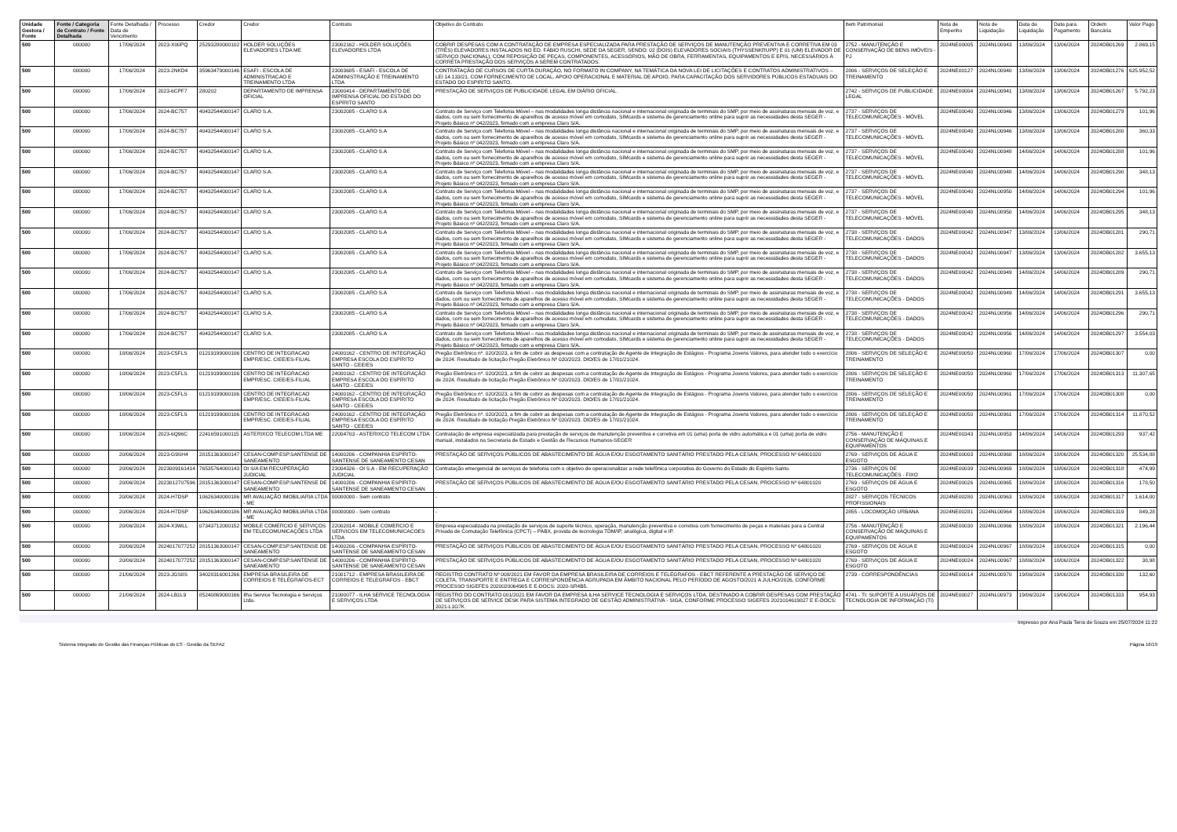| Unidade Gestora / Fonte | Fonte / Categoria de Contrato / Fonte Detalhada | Fonte Detalhada / Data de Vencimento | Processo | Credor | Credor | Contrato | Objetivo do Contrato | Item Patrimonial | Nota de Empenho | Nota de Liquidação | Data da Liquidação | Data para Pagamento | Ordem Bancária | Valor Pago |
| --- | --- | --- | --- | --- | --- | --- | --- | --- | --- | --- | --- | --- | --- | --- |
| 500 | 000000 | 17/06/2024 | 2023-X00PQ | 25293280000102 | HOLDER SOLUÇÕES ELEVADORES LTDA ME | 23002162 - HOLDER SOLUÇÕES ELEVADORES LTDA | COBRIR DESPESAS COM A CONTRATAÇÃO DE EMPRESA ESPECIALIZADA PARA PRESTAÇÃO DE SERVIÇOS DE MANUTENÇÃO PREVENTIVA E CORRETIVA EM 03 (TRÊS) ELEVADORES INSTALADOS NO ED. FÁBIO RUSCHI, SEDE DA SEGER, SENDO: 02 (DOIS) ELEVADORES SOCIAIS (THYSSENKRUPP) E 01 (UM) ELEVADOR DE SERVIÇO (NACIONAL), COM REPOSIÇÃO DE PEÇAS, COMPONENTES, ACESSÓRIOS, MÃO DE OBRA, FERRAMENTAS, EQUIPAMENTOS E EPIS, NECESSÁRIOS À CORRETA PRESTAÇÃO DOS SERVIÇOS A SEREM CONTRATADOS. | 2752 - MANUTENÇÃO E CONSERVAÇÃO DE BENS IMÓVEIS - PJ | 2024NE00005 | 2024NL00943 | 13/06/2024 | 13/06/2024 | 2024OB01269 | 2.869,15 |
| 500 | 000000 | 17/06/2024 | 2023-2NKD4 | 35963479000146 | ESAFI - ESCOLA DE ADMINISTRACAO E TREINAMENTO LTDA | 23003685 - ESAFI - ESCOLA DE ADMINISTRAÇÃO E TREINAMENTO LTDA | CONTRATAÇÃO DE CURSOS DE CURTA DURAÇÃO, NO FORMATO IN COMPANY, NA TEMÁTICA DA NOVA LEI DE LICITAÇÕES E CONTRATOS ADMINISTRATIVOS – LEI 14.133/21, COM FORNECIMENTO DE LOCAL, APOIO OPERACIONAL E MATERIAL DE APOIO, PARA CAPACITAÇÃO DOS SERVIDORES PÚBLICOS ESTADUAIS DO ESTADO DO ESPIRITO SANTO. | 2806 - SERVIÇOS DE SELEÇÃO E TREINAMENTO | 2024NE00127 | 2024NL00940 | 13/06/2024 | 13/06/2024 | 2024OB01276 | 625.952,52 |
| 500 | 000000 | 17/06/2024 | 2023-6CPF7 | 280202 | DEPARTAMENTO DE IMPRENSA OFICIAL | 23000414 - DEPARTAMENTO DE IMPRENSA OFICIAL DO ESTADO DO ESPÍRITO SANTO | PRESTAÇÃO DE SERVIÇOS DE PUBLICIDADE LEGAL EM DIÁRIO OFICIAL. | 2742 - SERVIÇOS DE PUBLICIDADE LEGAL | 2024NE00004 | 2024NL00941 | 13/06/2024 | 13/06/2024 | 2024OB01267 | 5.792,23 |
| 500 | 000000 | 17/06/2024 | 2024-BC757 | 40432544000147 | CLARO S.A. | 23002085 - CLARO S.A | Contrato de Serviço com Telefonia Móvel – nas modalidades longa distância nacional e internacional originada de terminais do SMP, por meio de assinaturas mensais de voz, e dados, com ou sem fornecimento de aparelhos de acesso móvel em comodato, SIMcards e sistema de gerenciamento online para suprir as necessidades desta SEGER - Projeto Básico nº 042/2023, firmado com a empresa Claro S/A. | 2737 - SERVIÇOS DE TELECOMUNICAÇÕES - MÓVEL | 2024NE00040 | 2024NL00946 | 13/06/2024 | 13/06/2024 | 2024OB01279 | 101,96 |
| 500 | 000000 | 17/06/2024 | 2024-BC757 | 40432544000147 | CLARO S.A. | 23002085 - CLARO S.A | Contrato de Serviço com Telefonia Móvel – nas modalidades longa distância nacional e internacional originada de terminais do SMP, por meio de assinaturas mensais de voz, e dados, com ou sem fornecimento de aparelhos de acesso móvel em comodato, SIMcards e sistema de gerenciamento online para suprir as necessidades desta SEGER - Projeto Básico nº 042/2023, firmado com a empresa Claro S/A. | 2737 - SERVIÇOS DE TELECOMUNICAÇÕES - MÓVEL | 2024NE00040 | 2024NL00946 | 13/06/2024 | 13/06/2024 | 2024OB01280 | 360,33 |
| 500 | 000000 | 17/06/2024 | 2024-BC757 | 40432544000147 | CLARO S.A. | 23002085 - CLARO S.A | Contrato de Serviço com Telefonia Móvel – nas modalidades longa distância nacional e internacional originada de terminais do SMP, por meio de assinaturas mensais de voz, e dados, com ou sem fornecimento de aparelhos de acesso móvel em comodato, SIMcards e sistema de gerenciamento online para suprir as necessidades desta SEGER - Projeto Básico nº 042/2023, firmado com a empresa Claro S/A. | 2737 - SERVIÇOS DE TELECOMUNICAÇÕES - MÓVEL | 2024NE00040 | 2024NL00948 | 14/06/2024 | 14/06/2024 | 2024OB01288 | 101,96 |
| 500 | 000000 | 17/06/2024 | 2024-BC757 | 40432544000147 | CLARO S.A. | 23002085 - CLARO S.A | Contrato de Serviço com Telefonia Móvel – nas modalidades longa distância nacional e internacional originada de terminais do SMP, por meio de assinaturas mensais de voz, e dados, com ou sem fornecimento de aparelhos de acesso móvel em comodato, SIMcards e sistema de gerenciamento online para suprir as necessidades desta SEGER - Projeto Básico nº 042/2023, firmado com a empresa Claro S/A. | 2737 - SERVIÇOS DE TELECOMUNICAÇÕES - MÓVEL | 2024NE00040 | 2024NL00948 | 14/06/2024 | 14/06/2024 | 2024OB01290 | 348,13 |
| 500 | 000000 | 17/06/2024 | 2024-BC757 | 40432544000147 | CLARO S.A. | 23002085 - CLARO S.A | Contrato de Serviço com Telefonia Móvel – nas modalidades longa distância nacional e internacional originada de terminais do SMP, por meio de assinaturas mensais de voz, e dados, com ou sem fornecimento de aparelhos de acesso móvel em comodato, SIMcards e sistema de gerenciamento online para suprir as necessidades desta SEGER - Projeto Básico nº 042/2023, firmado com a empresa Claro S/A. | 2737 - SERVIÇOS DE TELECOMUNICAÇÕES - MÓVEL | 2024NE00040 | 2024NL00950 | 14/06/2024 | 14/06/2024 | 2024OB01294 | 101,96 |
| 500 | 000000 | 17/06/2024 | 2024-BC757 | 40432544000147 | CLARO S.A. | 23002085 - CLARO S.A | Contrato de Serviço com Telefonia Móvel – nas modalidades longa distância nacional e internacional originada de terminais do SMP, por meio de assinaturas mensais de voz, e dados, com ou sem fornecimento de aparelhos de acesso móvel em comodato, SIMcards e sistema de gerenciamento online para suprir as necessidades desta SEGER - Projeto Básico nº 042/2023, firmado com a empresa Claro S/A. | 2737 - SERVIÇOS DE TELECOMUNICAÇÕES - MÓVEL | 2024NE00040 | 2024NL00950 | 14/06/2024 | 14/06/2024 | 2024OB01295 | 348,13 |
| 500 | 000000 | 17/06/2024 | 2024-BC757 | 40432544000147 | CLARO S.A. | 23002085 - CLARO S.A | Contrato de Serviço com Telefonia Móvel – nas modalidades longa distância nacional e internacional originada de terminais do SMP, por meio de assinaturas mensais de voz, e dados, com ou sem fornecimento de aparelhos de acesso móvel em comodato, SIMcards e sistema de gerenciamento online para suprir as necessidades desta SEGER - Projeto Básico nº 042/2023, firmado com a empresa Claro S/A. | 2738 - SERVIÇOS DE TELECOMUNICAÇÕES - DADOS | 2024NE00042 | 2024NL00947 | 13/06/2024 | 13/06/2024 | 2024OB01281 | 290,71 |
| 500 | 000000 | 17/06/2024 | 2024-BC757 | 40432544000147 | CLARO S.A. | 23002085 - CLARO S.A | Contrato de Serviço com Telefonia Móvel – nas modalidades longa distância nacional e internacional originada de terminais do SMP, por meio de assinaturas mensais de voz, e dados, com ou sem fornecimento de aparelhos de acesso móvel em comodato, SIMcards e sistema de gerenciamento online para suprir as necessidades desta SEGER - Projeto Básico nº 042/2023, firmado com a empresa Claro S/A. | 2738 - SERVIÇOS DE TELECOMUNICAÇÕES - DADOS | 2024NE00042 | 2024NL00947 | 13/06/2024 | 13/06/2024 | 2024OB01282 | 3.655,13 |
| 500 | 000000 | 17/06/2024 | 2024-BC757 | 40432544000147 | CLARO S.A. | 23002085 - CLARO S.A | Contrato de Serviço com Telefonia Móvel – nas modalidades longa distância nacional e internacional originada de terminais do SMP, por meio de assinaturas mensais de voz, e dados, com ou sem fornecimento de aparelhos de acesso móvel em comodato, SIMcards e sistema de gerenciamento online para suprir as necessidades desta SEGER - Projeto Básico nº 042/2023, firmado com a empresa Claro S/A. | 2738 - SERVIÇOS DE TELECOMUNICAÇÕES - DADOS | 2024NE00042 | 2024NL00949 | 14/06/2024 | 14/06/2024 | 2024OB01289 | 290,71 |
| 500 | 000000 | 17/06/2024 | 2024-BC757 | 40432544000147 | CLARO S.A. | 23002085 - CLARO S.A | Contrato de Serviço com Telefonia Móvel – nas modalidades longa distância nacional e internacional originada de terminais do SMP, por meio de assinaturas mensais de voz, e dados, com ou sem fornecimento de aparelhos de acesso móvel em comodato, SIMcards e sistema de gerenciamento online para suprir as necessidades desta SEGER - Projeto Básico nº 042/2023, firmado com a empresa Claro S/A. | 2738 - SERVIÇOS DE TELECOMUNICAÇÕES - DADOS | 2024NE00042 | 2024NL00949 | 14/06/2024 | 14/06/2024 | 2024OB01291 | 3.655,13 |
| 500 | 000000 | 17/06/2024 | 2024-BC757 | 40432544000147 | CLARO S.A. | 23002085 - CLARO S.A | Contrato de Serviço com Telefonia Móvel – nas modalidades longa distância nacional e internacional originada de terminais do SMP, por meio de assinaturas mensais de voz, e dados, com ou sem fornecimento de aparelhos de acesso móvel em comodato, SIMcards e sistema de gerenciamento online para suprir as necessidades desta SEGER - Projeto Básico nº 042/2023, firmado com a empresa Claro S/A. | 2738 - SERVIÇOS DE TELECOMUNICAÇÕES - DADOS | 2024NE00042 | 2024NL00956 | 14/06/2024 | 14/06/2024 | 2024OB01296 | 290,71 |
| 500 | 000000 | 17/06/2024 | 2024-BC757 | 40432544000147 | CLARO S.A. | 23002085 - CLARO S.A | Contrato de Serviço com Telefonia Móvel – nas modalidades longa distância nacional e internacional originada de terminais do SMP, por meio de assinaturas mensais de voz, e dados, com ou sem fornecimento de aparelhos de acesso móvel em comodato, SIMcards e sistema de gerenciamento online para suprir as necessidades desta SEGER - Projeto Básico nº 042/2023, firmado com a empresa Claro S/A. | 2738 - SERVIÇOS DE TELECOMUNICAÇÕES - DADOS | 2024NE00042 | 2024NL00956 | 14/06/2024 | 14/06/2024 | 2024OB01297 | 3.554,03 |
| 500 | 000000 | 18/06/2024 | 2023-C5FLS | 01219199000106 | CENTRO DE INTEGRACAO EMPR/ESC. CIEE/ES-FILIAL | 24000162 - CENTRO DE INTEGRAÇÃO EMPRESA ESCOLA DO ESPÍRITO SANTO - CEE/ES | Pregão Eletrônico nº. 020/2023, a fim de cobrir as despesas com a contratação de Agente de Integração de Estágios - Programa Jovens Valores, para atender todo o exercício de 2024. Resultado de licitação Pregão Eletrônico Nº 020/2023. DIO/ES de 17/01/21024. | 2806 - SERVIÇOS DE SELEÇÃO E TREINAMENTO | 2024NE00050 | 2024NL00960 | 17/06/2024 | 17/06/2024 | 2024OB01307 | 0,00 |
| 500 | 000000 | 18/06/2024 | 2023-C5FLS | 01219199000106 | CENTRO DE INTEGRACAO EMPR/ESC. CIEE/ES-FILIAL | 24000162 - CENTRO DE INTEGRAÇÃO EMPRESA ESCOLA DO ESPÍRITO SANTO - CEE/ES | Pregão Eletrônico nº. 020/2023, a fim de cobrir as despesas com a contratação de Agente de Integração de Estágios - Programa Jovens Valores, para atender todo o exercício de 2024. Resultado de licitação Pregão Eletrônico Nº 020/2023. DIO/ES de 17/01/21024. | 2806 - SERVIÇOS DE SELEÇÃO E TREINAMENTO | 2024NE00050 | 2024NL00960 | 17/06/2024 | 17/06/2024 | 2024OB01313 | 11.307,65 |
| 500 | 000000 | 18/06/2024 | 2023-C5FLS | 01219199000106 | CENTRO DE INTEGRACAO EMPR/ESC. CIEE/ES-FILIAL | 24000162 - CENTRO DE INTEGRAÇÃO EMPRESA ESCOLA DO ESPÍRITO SANTO - CEE/ES | Pregão Eletrônico nº. 020/2023, a fim de cobrir as despesas com a contratação de Agente de Integração de Estágios - Programa Jovens Valores, para atender todo o exercício de 2024. Resultado de licitação Pregão Eletrônico Nº 020/2023. DIO/ES de 17/01/21024. | 2806 - SERVIÇOS DE SELEÇÃO E TREINAMENTO | 2024NE00050 | 2024NL00961 | 17/06/2024 | 17/06/2024 | 2024OB01308 | 0,00 |
| 500 | 000000 | 18/06/2024 | 2023-C5FLS | 01219199000106 | CENTRO DE INTEGRACAO EMPR/ESC. CIEE/ES-FILIAL | 24000162 - CENTRO DE INTEGRAÇÃO EMPRESA ESCOLA DO ESPÍRITO SANTO - CEE/ES | Pregão Eletrônico nº. 020/2023, a fim de cobrir as despesas com a contratação de Agente de Integração de Estágios - Programa Jovens Valores, para atender todo o exercício de 2024. Resultado de licitação Pregão Eletrônico Nº 020/2023. DIO/ES de 17/01/21024. | 2806 - SERVIÇOS DE SELEÇÃO E TREINAMENTO | 2024NE00050 | 2024NL00961 | 17/06/2024 | 17/06/2024 | 2024OB01314 | 11.870,52 |
| 500 | 000000 | 18/06/2024 | 2023-6Q96C | 22416591000115 | ASTERIXCO TELECOM LTDA ME | 22004703 - ASTERIXCO TELECOM LTDA | Contratação de empresa especializada para prestação de serviços de manutenção preventiva e corretiva em 01 (uma) porta de vidro automática e 01 (uma) porta de vidro manual, instalados na Secretaria de Estado e Gestão de Recursos Humanos-SEGER | 2756 - MANUTENÇÃO E CONSERVAÇÃO DE MÁQUINAS E EQUIPAMENTOS | 2024NE00343 | 2024NL00953 | 14/06/2024 | 14/06/2024 | 2024OB01293 | 937,42 |
| 500 | 000000 | 20/06/2024 | 2023-G9SH4 | 28151363000147 | CESAN-COMP.ESP.SANTENSE DE SANEAMENTO | 14000206 - COMPANHIA ESPÍRITO-SANTENSE DE SANEAMENTO CESAN | PRESTAÇÃO DE SERVIÇOS PÚBLICOS DE ABASTECIMENTO DE ÁGUA E/OU ESGOTAMENTO SANITÁRIO PRESTADO PELA CESAN, PROCESSO Nº 64801020 | 2769 - SERVIÇOS DE ÁGUA E ESGOTO | 2024NE00003 | 2024NL00968 | 18/06/2024 | 18/06/2024 | 2024OB01320 | 25.534,88 |
| 500 | 000000 | 20/06/2024 | 2023009161414 | 76535764000143 | OI S/A EM RECUPERAÇÃO JUDICIAL | 23004326 - OI S.A - EM RECUPERAÇÃO JUDICIAL | Contratação emergencial de serviços de telefonia com o objetivo de operacionalizar a rede telefônica corporativa do Governo do Estado do Espírito Santo. | 2736 - SERVIÇOS DE TELECOMUNICAÇÕES - FIXO | 2024NE00039 | 2024NL00969 | 18/06/2024 | 18/06/2024 | 2024OB01318 | 474,99 |
| 500 | 000000 | 20/06/2024 | 2023012707596 | 28151363000147 | CESAN-COMP.ESP.SANTENSE DE SANEAMENTO | 14000206 - COMPANHIA ESPÍRITO-SANTENSE DE SANEAMENTO CESAN | PRESTAÇÃO DE SERVIÇOS PÚBLICOS DE ABASTECIMENTO DE ÁGUA E/OU ESGOTAMENTO SANITÁRIO PRESTADO PELA CESAN, PROCESSO Nº 64801020 | 2769 - SERVIÇOS DE ÁGUA E ESGOTO | 2024NE00026 | 2024NL00965 | 18/06/2024 | 18/06/2024 | 2024OB01316 | 178,50 |
| 500 | 000000 | 20/06/2024 | 2024-H7DSP | 10626340000186 | MR AVALIAÇÃO IMOBILIARIA LTDA - ME | 00000000 - Sem contrato | - | 2827 - SERVIÇOS TÉCNICOS PROFISSIONAIS | 2024NE00280 | 2024NL00963 | 18/06/2024 | 18/06/2024 | 2024OB01317 | 1.614,00 |
| 500 | 000000 | 20/06/2024 | 2024-H7DSP | 10626340000186 | MR AVALIAÇÃO IMOBILIARIA LTDA - ME | 00000000 - Sem contrato | - | 2855 - LOCOMOÇÃO URBANA | 2024NE00281 | 2024NL00964 | 18/06/2024 | 18/06/2024 | 2024OB01319 | 849,28 |
| 500 | 000000 | 20/06/2024 | 2024-X3WLL | 07343712000152 | MOBILE COMERCIO E SERVIÇOS EM TELECOMUNICAÇÕES LTDA | 22002814 - MOBILE COMERCIO E SERVICOS EM TELECOMUNICACOES LTDA | Empresa especializada na prestação de serviços de suporte técnico, operação, manutenção preventiva e corretiva com fornecimento de peças e materiais para a Central Privada de Comutação Telefônica (CPCT) – PABX, provida de tecnologia TDM/IP, analógica, digital e IP. | 2756 - MANUTENÇÃO E CONSERVAÇÃO DE MÁQUINAS E EQUIPAMENTOS | 2024NE00030 | 2024NL00966 | 18/06/2024 | 18/06/2024 | 2024OB01321 | 2.196,44 |
| 500 | 000000 | 20/06/2024 | 2024017077252 | 28151363000147 | CESAN-COMP.ESP.SANTENSE DE SANEAMENTO | 14000206 - COMPANHIA ESPÍRITO-SANTENSE DE SANEAMENTO CESAN | PRESTAÇÃO DE SERVIÇOS PÚBLICOS DE ABASTECIMENTO DE ÁGUA E/OU ESGOTAMENTO SANITÁRIO PRESTADO PELA CESAN, PROCESSO Nº 64801020 | 2769 - SERVIÇOS DE ÁGUA E ESGOTO | 2024NE00024 | 2024NL00967 | 18/06/2024 | 18/06/2024 | 2024OB01315 | 0,00 |
| 500 | 000000 | 20/06/2024 | 2024017077252 | 28151363000147 | CESAN-COMP.ESP.SANTENSE DE SANEAMENTO | 14000206 - COMPANHIA ESPÍRITO-SANTENSE DE SANEAMENTO CESAN | PRESTAÇÃO DE SERVIÇOS PÚBLICOS DE ABASTECIMENTO DE ÁGUA E/OU ESGOTAMENTO SANITÁRIO PRESTADO PELA CESAN, PROCESSO Nº 64801020 | 2769 - SERVIÇOS DE ÁGUA E ESGOTO | 2024NE00024 | 2024NL00967 | 18/06/2024 | 18/06/2024 | 2024OB01322 | 38,98 |
| 500 | 000000 | 21/06/2024 | 2023-JGS8S | 34028316001266 | EMPRESA BRASILEIRA DE CORREIOS E TELÉGRAFOS-ECT | 21001712 - EMPRESA BRASILEIRA DE CORREIOS E TELEGRAFOS - EBCT | REGISTRO CONTRATO Nº 008/2021 EM FAVOR DA EMPRESA BRASILEIRA DE CORREIOS E TELÉGRAFOS - EBCT REFERENTE A PRESTAÇÃO DE SERVIÇO DE COLETA, TRANSPORTE E ENTREGA E CORRESPONDÊNCIA AGRUPADA EM ÂMBITO NACIONAL PELO PERÍODO DE AGOSTO/2021 A JULHO/2026, CONFORME PROCESSO SIGEFES 2020020064905 E E-DOCS: 2020-SR4B5. | 2739 - CORRESPONDÊNCIAS | 2024NE00014 | 2024NL00970 | 19/06/2024 | 19/06/2024 | 2024OB01330 | 132,60 |
| 500 | 000000 | 21/06/2024 | 2024-LB1L9 | 85240869000166 | Ilha Service Tecnologia e Serviços Ltda. | 21000077 - ILHA SERVICE TECNOLOGIA E SERVIÇOS LTDA | REGISTRO DO CONTRATO 001/2021 EM FAVOR DA EMPRESA ILHA SERVICE TECNOLOGIA E SERVIÇOS LTDA, DESTINADO A COBRIR DESPESAS COM PRESTAÇÃO DE SERVIÇOS DE SERVICE DESK PARA SISTEMA INTEGRADO DE GESTÃO ADMINISTRATIVA - SIGA, CONFORME PROCESSO SIGEFES 2021014619827 E E-DOCS: 2021-L1G7K | 4741 - TI: SUPORTE A USUÁRIOS DE TECNOLOGIA DE INFORMAÇÃO (TI) | 2024NE00027 | 2024NL00973 | 19/06/2024 | 19/06/2024 | 2024OB01333 | 954,93 |
Impresso por Ana Paula Terra de Souza em 25/07/2024 11:22
Sistema Integrado de Gestão das Finanças Públicas do ES - Gestão da SEFAZ Página 16/19